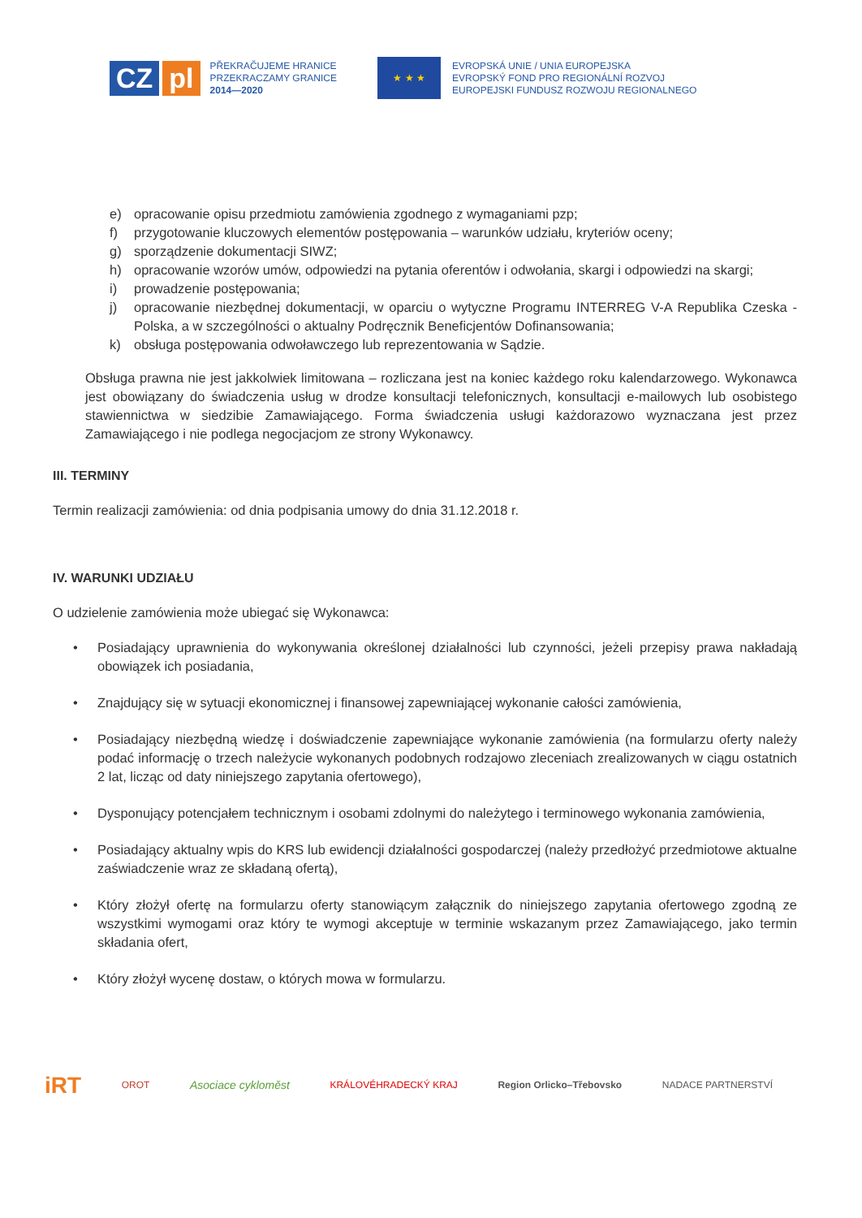CZ pl
PŘEKRAČUJEME HRANICE
PRZEKRACZAMY GRANICE
2014—2020
★ ★ ★
EVROPSKÁ UNIE / UNIA EUROPEJSKA
EVROPSKÝ FOND PRO REGIONÁLNÍ ROZVOJ
EUROPEJSKI FUNDUSZ ROZWOJU REGIONALNEGO
e) opracowanie opisu przedmiotu zamówienia zgodnego z wymaganiami pzp;
f) przygotowanie kluczowych elementów postępowania – warunków udziału, kryteriów oceny;
g) sporządzenie dokumentacji SIWZ;
h) opracowanie wzorów umów, odpowiedzi na pytania oferentów i odwołania, skargi i odpowiedzi na skargi;
i) prowadzenie postępowania;
j) opracowanie niezbędnej dokumentacji, w oparciu o wytyczne Programu INTERREG V-A Republika Czeska - Polska, a w szczególności o aktualny Podręcznik Beneficjentów Dofinansowania;
k) obsługa postępowania odwoławczego lub reprezentowania w Sądzie.
Obsługa prawna nie jest jakkolwiek limitowana – rozliczana jest na koniec każdego roku kalendarzowego. Wykonawca jest obowiązany do świadczenia usług w drodze konsultacji telefonicznych, konsultacji e-mailowych lub osobistego stawiennictwa w siedzibie Zamawiającego. Forma świadczenia usługi każdorazowo wyznaczana jest przez Zamawiającego i nie podlega negocjacjom ze strony Wykonawcy.
III. TERMINY
Termin realizacji zamówienia: od dnia podpisania umowy do dnia 31.12.2018 r.
IV. WARUNKI UDZIAŁU
O udzielenie zamówienia może ubiegać się Wykonawca:
• Posiadający uprawnienia do wykonywania określonej działalności lub czynności, jeżeli przepisy prawa nakładają obowiązek ich posiadania,
• Znajdujący się w sytuacji ekonomicznej i finansowej zapewniającej wykonanie całości zamówienia,
• Posiadający niezbędną wiedzę i doświadczenie zapewniające wykonanie zamówienia (na formularzu oferty należy podać informację o trzech należycie wykonanych podobnych rodzajowo zleceniach zrealizowanych w ciągu ostatnich 2 lat, licząc od daty niniejszego zapytania ofertowego),
• Dysponujący potencjałem technicznym i osobami zdolnymi do należytego i terminowego wykonania zamówienia,
• Posiadający aktualny wpis do KRS lub ewidencji działalności gospodarczej (należy przedłożyć przedmiotowe aktualne zaświadczenie wraz ze składaną ofertą),
• Który złożył ofertę na formularzu oferty stanowiącym załącznik do niniejszego zapytania ofertowego zgodną ze wszystkimi wymogami oraz który te wymogi akceptuje w terminie wskazanym przez Zamawiającego, jako termin składania ofert,
• Który złożył wycenę dostaw, o których mowa w formularzu.
iRT OROT Asociace cykloměst KRÁLOVÉHRADECKÝ KRAJ Region Orlicko–Třebovsko NADACE PARTNERSTVÍ